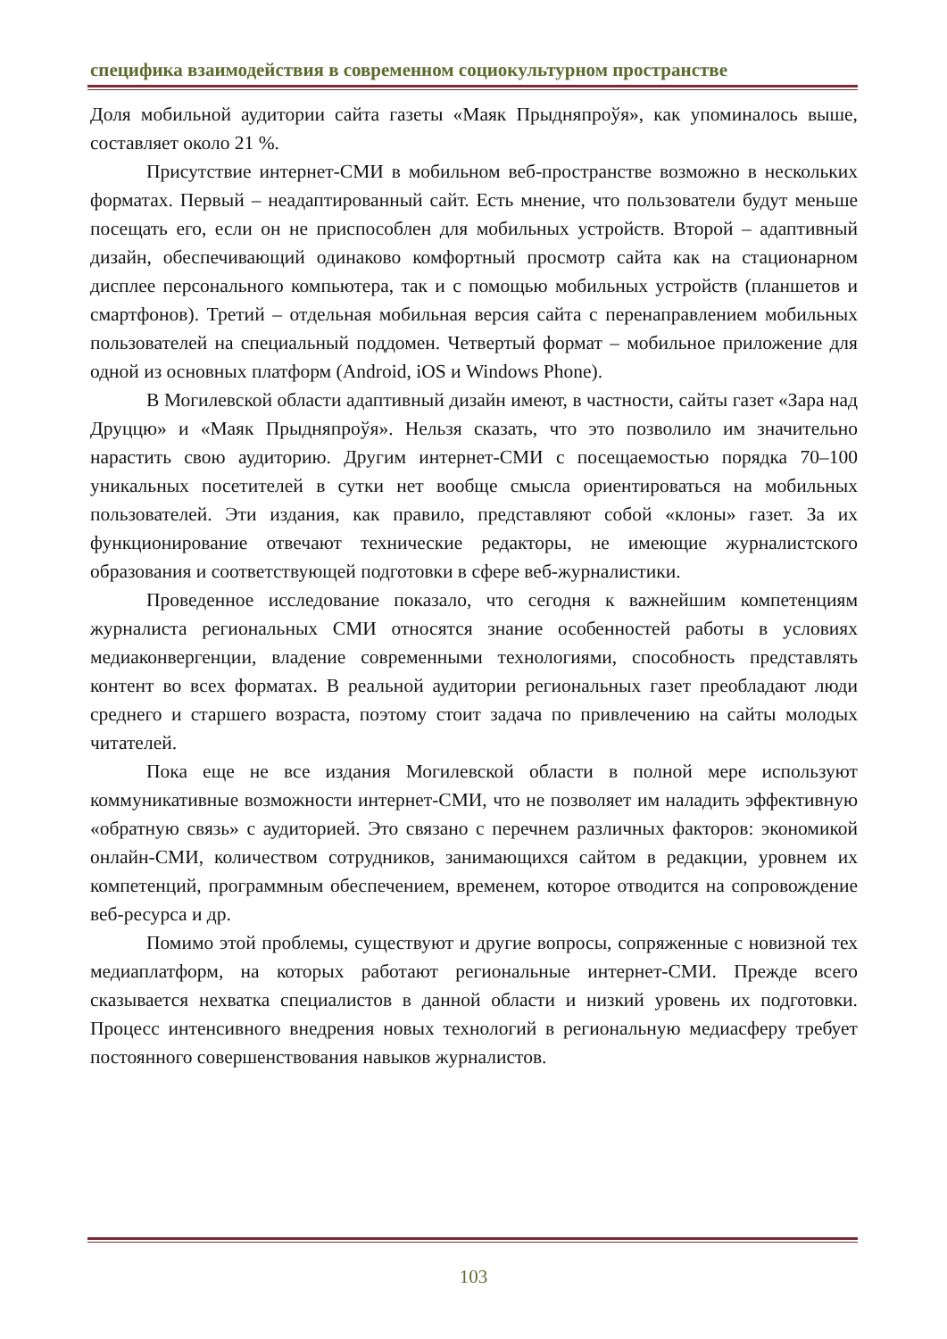специфика взаимодействия в современном социокультурном пространстве
Доля мобильной аудитории сайта газеты «Маяк Прыдняпроўя», как упоминалось выше, составляет около 21 %.
Присутствие интернет-СМИ в мобильном веб-пространстве возможно в нескольких форматах. Первый – неадаптированный сайт. Есть мнение, что пользователи будут меньше посещать его, если он не приспособлен для мобильных устройств. Второй – адаптивный дизайн, обеспечивающий одинаково комфортный просмотр сайта как на стационарном дисплее персонального компьютера, так и с помощью мобильных устройств (планшетов и смартфонов). Третий – отдельная мобильная версия сайта с перенаправлением мобильных пользователей на специальный поддомен. Четвертый формат – мобильное приложение для одной из основных платформ (Android, iOS и Windows Phone).
В Могилевской области адаптивный дизайн имеют, в частности, сайты газет «Зара над Друццю» и «Маяк Прыдняпроўя». Нельзя сказать, что это позволило им значительно нарастить свою аудиторию. Другим интернет-СМИ с посещаемостью порядка 70–100 уникальных посетителей в сутки нет вообще смысла ориентироваться на мобильных пользователей. Эти издания, как правило, представляют собой «клоны» газет. За их функционирование отвечают технические редакторы, не имеющие журналистского образования и соответствующей подготовки в сфере веб-журналистики.
Проведенное исследование показало, что сегодня к важнейшим компетенциям журналиста региональных СМИ относятся знание особенностей работы в условиях медиаконвергенции, владение современными технологиями, способность представлять контент во всех форматах. В реальной аудитории региональных газет преобладают люди среднего и старшего возраста, поэтому стоит задача по привлечению на сайты молодых читателей.
Пока еще не все издания Могилевской области в полной мере используют коммуникативные возможности интернет-СМИ, что не позволяет им наладить эффективную «обратную связь» с аудиторией. Это связано с перечнем различных факторов: экономикой онлайн-СМИ, количеством сотрудников, занимающихся сайтом в редакции, уровнем их компетенций, программным обеспечением, временем, которое отводится на сопровождение веб-ресурса и др.
Помимо этой проблемы, существуют и другие вопросы, сопряженные с новизной тех медиаплатформ, на которых работают региональные интернет-СМИ. Прежде всего сказывается нехватка специалистов в данной области и низкий уровень их подготовки. Процесс интенсивного внедрения новых технологий в региональную медиасферу требует постоянного совершенствования навыков журналистов.
103